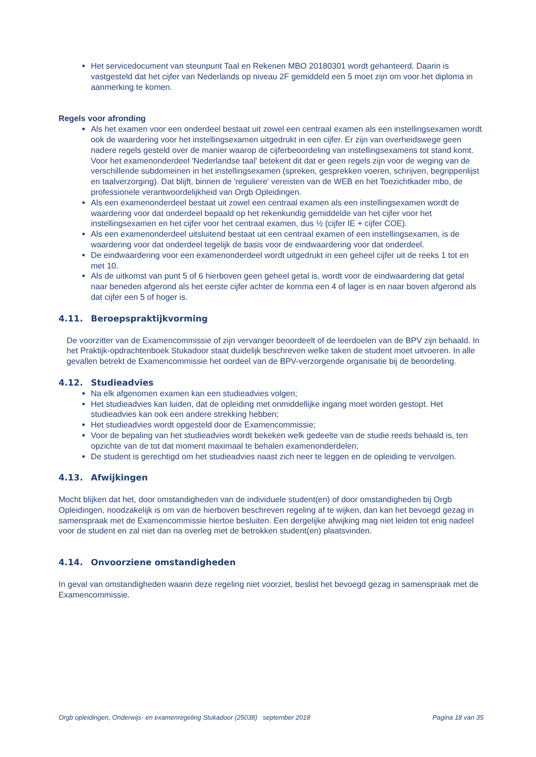Het servicedocument van steunpunt Taal en Rekenen MBO 20180301 wordt gehanteerd. Daarin is vastgesteld dat het cijfer van Nederlands op niveau 2F gemiddeld een 5 moet zijn om voor het diploma in aanmerking te komen.
Regels voor afronding
Als het examen voor een onderdeel bestaat uit zowel een centraal examen als een instellingsexamen wordt ook de waardering voor het instellingsexamen uitgedrukt in een cijfer. Er zijn van overheidswege geen nadere regels gesteld over de manier waarop de cijferbeoordeling van instellingsexamens tot stand komt. Voor het examenonderdeel 'Nederlandse taal' betekent dit dat er geen regels zijn voor de weging van de verschillende subdomeinen in het instellingsexamen (spreken, gesprekken voeren, schrijven, begrippenlijst en taalverzorging). Dat blijft, binnen de 'reguliere' vereisten van de WEB en het Toezichtkader mbo, de professionele verantwoordelijkheid van Orgb Opleidingen.
Als een examenonderdeel bestaat uit zowel een centraal examen als een instellingsexamen wordt de waardering voor dat onderdeel bepaald op het rekenkundig gemiddelde van het cijfer voor het instellingsexamen en het cijfer voor het centraal examen, dus ½ (cijfer IE + cijfer COE).
Als een examenonderdeel uitsluitend bestaat uit een centraal examen of een instellingsexamen, is de waardering voor dat onderdeel tegelijk de basis voor de eindwaardering voor dat onderdeel.
De eindwaardering voor een examenonderdeel wordt uitgedrukt in een geheel cijfer uit de reeks 1 tot en met 10.
Als de uitkomst van punt 5 of 6 hierboven geen geheel getal is, wordt voor de eindwaardering dat getal naar beneden afgerond als het eerste cijfer achter de komma een 4 of lager is en naar boven afgerond als dat cijfer een 5 of hoger is.
4.11. Beroepspraktijkvorming
De voorzitter van de Examencommissie of zijn vervanger beoordeelt of de leerdoelen van de BPV zijn behaald. In het Praktijk-opdrachtenboek Stukadoor staat duidelijk beschreven welke taken de student moet uitvoeren. In alle gevallen betrekt de Examencommissie het oordeel van de BPV-verzorgende organisatie bij de beoordeling.
4.12. Studieadvies
Na elk afgenomen examen kan een studieadvies volgen;
Het studieadvies kan luiden, dat de opleiding met onmiddellijke ingang moet worden gestopt. Het studieadvies kan ook een andere strekking hebben;
Het studieadvies wordt opgesteld door de Examencommissie;
Voor de bepaling van het studieadvies wordt bekeken welk gedeelte van de studie reeds behaald is, ten opzichte van de tot dat moment maximaal te behalen examenonderdelen;
De student is gerechtigd om het studieadvies naast zich neer te leggen en de opleiding te vervolgen.
4.13. Afwijkingen
Mocht blijken dat het, door omstandigheden van de individuele student(en) of door omstandigheden bij Orgb Opleidingen, noodzakelijk is om van de hierboven beschreven regeling af te wijken, dan kan het bevoegd gezag in samenspraak met de Examencommissie hiertoe besluiten. Een dergelijke afwijking mag niet leiden tot enig nadeel voor de student en zal niet dan na overleg met de betrokken student(en) plaatsvinden.
4.14. Onvoorziene omstandigheden
In geval van omstandigheden waarin deze regeling niet voorziet, beslist het bevoegd gezag in samenspraak met de Examencommissie.
Orgb opleidingen, Onderwijs- en examenregeling Stukadoor (25038) september 2018 Pagina 18 van 35